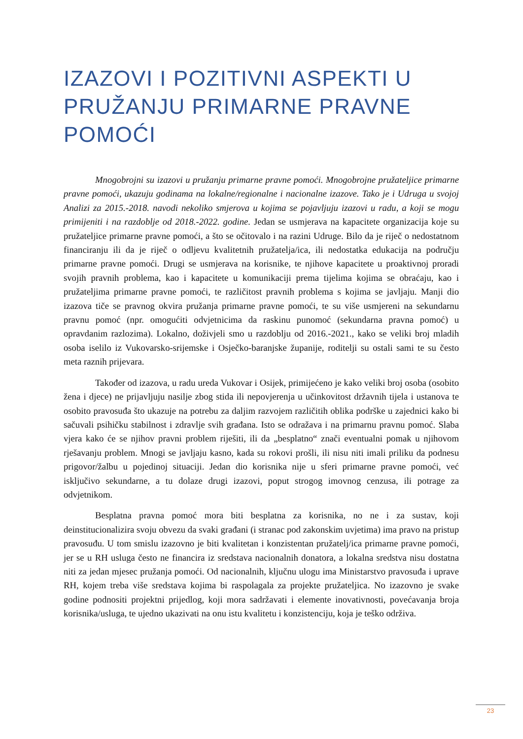IZAZOVI I POZITIVNI ASPEKTI U PRUŽANJU PRIMARNE PRAVNE POMOĆI
Mnogobrojni su izazovi u pružanju primarne pravne pomoći. Mnogobrojne pružateljice primarne pravne pomoći, ukazuju godinama na lokalne/regionalne i nacionalne izazove. Tako je i Udruga u svojoj Analizi za 2015.-2018. navodi nekoliko smjerova u kojima se pojavljuju izazovi u radu, a koji se mogu primijeniti i na razdoblje od 2018.-2022. godine. Jedan se usmjerava na kapacitete organizacija koje su pružateljice primarne pravne pomoći, a što se očitovalo i na razini Udruge. Bilo da je riječ o nedostatnom financiranju ili da je riječ o odljevu kvalitetnih pružatelja/ica, ili nedostatka edukacija na području primarne pravne pomoći. Drugi se usmjerava na korisnike, te njihove kapacitete u proaktivnoj proradi svojih pravnih problema, kao i kapacitete u komunikaciji prema tijelima kojima se obraćaju, kao i pružateljima primarne pravne pomoći, te različitost pravnih problema s kojima se javljaju. Manji dio izazova tiče se pravnog okvira pružanja primarne pravne pomoći, te su više usmjereni na sekundarnu pravnu pomoć (npr. omogućiti odvjetnicima da raskinu punomoć (sekundarna pravna pomoć) u opravdanim razlozima). Lokalno, doživjeli smo u razdoblju od 2016.-2021., kako se veliki broj mladih osoba iselilo iz Vukovarsko-srijemske i Osječko-baranjske županije, roditelji su ostali sami te su često meta raznih prijevara.
Također od izazova, u radu ureda Vukovar i Osijek, primijećeno je kako veliki broj osoba (osobito žena i djece) ne prijavljuju nasilje zbog stida ili nepovjerenja u učinkovitost državnih tijela i ustanova te osobito pravosuđa što ukazuje na potrebu za daljim razvojem različitih oblika podrške u zajednici kako bi sačuvali psihičku stabilnost i zdravlje svih građana. Isto se odražava i na primarnu pravnu pomoć. Slaba vjera kako će se njihov pravni problem riješiti, ili da „besplatno“ znači eventualni pomak u njihovom rješavanju problem. Mnogi se javljaju kasno, kada su rokovi prošli, ili nisu niti imali priliku da podnesu prigovor/žalbu u pojedinoj situaciji. Jedan dio korisnika nije u sferi primarne pravne pomoći, već isključivo sekundarne, a tu dolaze drugi izazovi, poput strogog imovnog cenzusa, ili potrage za odvjetnikom.
Besplatna pravna pomoć mora biti besplatna za korisnika, no ne i za sustav, koji deinstitucionalizira svoju obvezu da svaki građani (i stranac pod zakonskim uvjetima) ima pravo na pristup pravosuđu. U tom smislu izazovno je biti kvalitetan i konzistentan pružatelj/ica primarne pravne pomoći, jer se u RH usluga često ne financira iz sredstava nacionalnih donatora, a lokalna sredstva nisu dostatna niti za jedan mjesec pružanja pomoći. Od nacionalnih, ključnu ulogu ima Ministarstvo pravosuđa i uprave RH, kojem treba više sredstava kojima bi raspolagala za projekte pružateljica. No izazovno je svake godine podnositi projektni prijedlog, koji mora sadržavati i elemente inovativnosti, povećavanja broja korisnika/usluga, te ujedno ukazivati na onu istu kvalitetu i konzistenciju, koja je teško održiva.
23